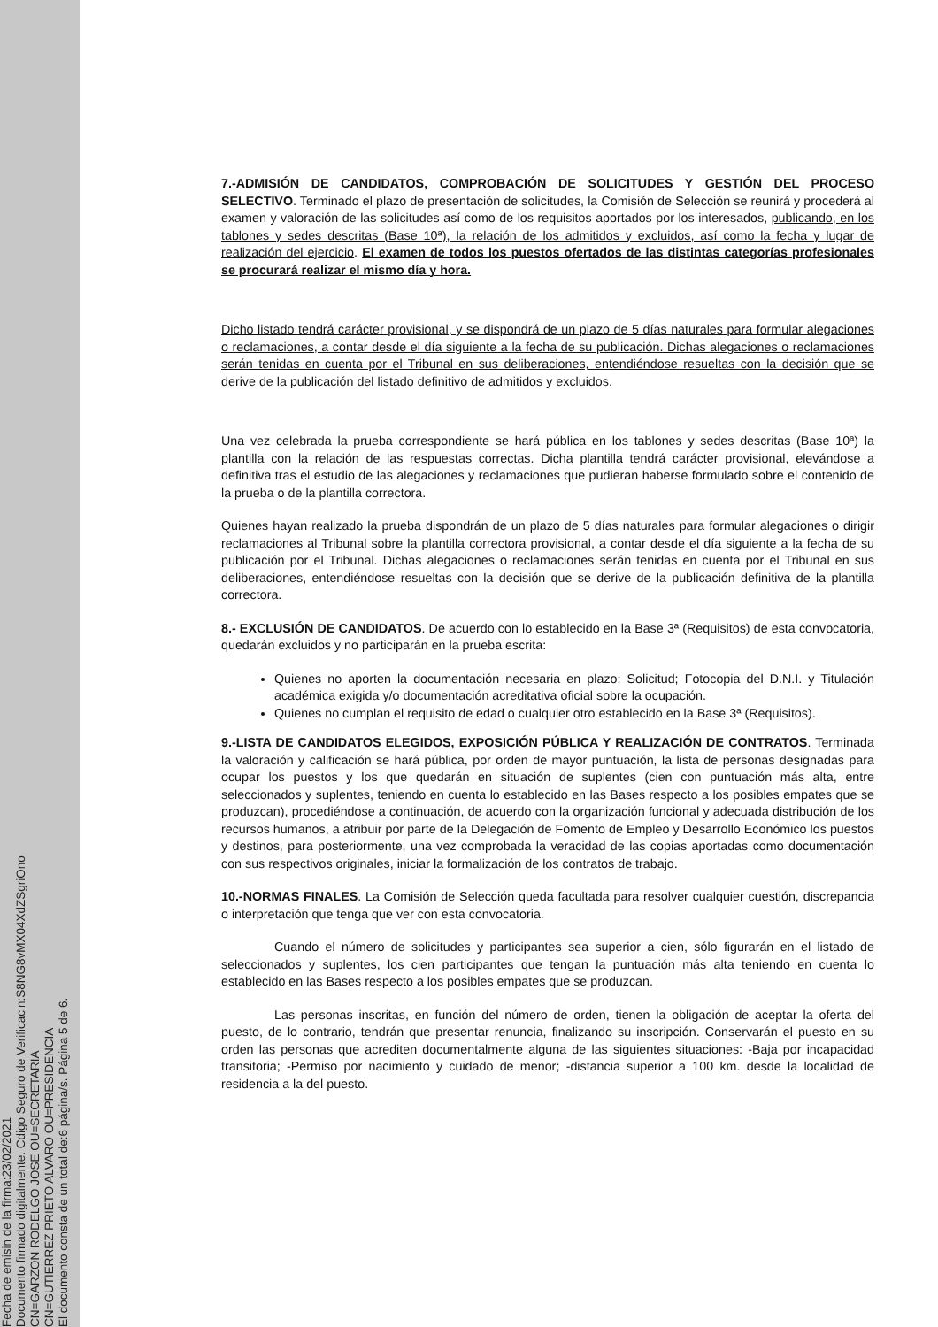Fecha de emisin de la firma:23/02/2021
Documento firmado digitalmente. Cdigo Seguro de Verificacin:S8NG8vMX04XdZSgriOno
CN=GARZON RODELGO JOSE OU=SECRETARIA
CN=GUTIERREZ PRIETO ALVARO OU=PRESIDENCIA
El documento consta de un total de:6 página/s. Página 5 de 6.
7.-ADMISIÓN DE CANDIDATOS, COMPROBACIÓN DE SOLICITUDES Y GESTIÓN DEL PROCESO SELECTIVO. Terminado el plazo de presentación de solicitudes, la Comisión de Selección se reunirá y procederá al examen y valoración de las solicitudes así como de los requisitos aportados por los interesados, publicando, en los tablones y sedes descritas (Base 10ª), la relación de los admitidos y excluidos, así como la fecha y lugar de realización del ejercicio. El examen de todos los puestos ofertados de las distintas categorías profesionales se procurará realizar el mismo día y hora.
Dicho listado tendrá carácter provisional, y se dispondrá de un plazo de 5 días naturales para formular alegaciones o reclamaciones, a contar desde el día siguiente a la fecha de su publicación. Dichas alegaciones o reclamaciones serán tenidas en cuenta por el Tribunal en sus deliberaciones, entendiéndose resueltas con la decisión que se derive de la publicación del listado definitivo de admitidos y excluidos.
Una vez celebrada la prueba correspondiente se hará pública en los tablones y sedes descritas (Base 10ª) la plantilla con la relación de las respuestas correctas. Dicha plantilla tendrá carácter provisional, elevándose a definitiva tras el estudio de las alegaciones y reclamaciones que pudieran haberse formulado sobre el contenido de la prueba o de la plantilla correctora.
Quienes hayan realizado la prueba dispondrán de un plazo de 5 días naturales para formular alegaciones o dirigir reclamaciones al Tribunal sobre la plantilla correctora provisional, a contar desde el día siguiente a la fecha de su publicación por el Tribunal. Dichas alegaciones o reclamaciones serán tenidas en cuenta por el Tribunal en sus deliberaciones, entendiéndose resueltas con la decisión que se derive de la publicación definitiva de la plantilla correctora.
8.- EXCLUSIÓN DE CANDIDATOS. De acuerdo con lo establecido en la Base 3ª (Requisitos) de esta convocatoria, quedarán excluidos y no participarán en la prueba escrita:
Quienes no aporten la documentación necesaria en plazo: Solicitud; Fotocopia del D.N.I. y Titulación académica exigida y/o documentación acreditativa oficial sobre la ocupación.
Quienes no cumplan el requisito de edad o cualquier otro establecido en la Base 3ª (Requisitos).
9.-LISTA DE CANDIDATOS ELEGIDOS, EXPOSICIÓN PÚBLICA Y REALIZACIÓN DE CONTRATOS. Terminada la valoración y calificación se hará pública, por orden de mayor puntuación, la lista de personas designadas para ocupar los puestos y los que quedarán en situación de suplentes (cien con puntuación más alta, entre seleccionados y suplentes, teniendo en cuenta lo establecido en las Bases respecto a los posibles empates que se produzcan), procediéndose a continuación, de acuerdo con la organización funcional y adecuada distribución de los recursos humanos, a atribuir por parte de la Delegación de Fomento de Empleo y Desarrollo Económico los puestos y destinos, para posteriormente, una vez comprobada la veracidad de las copias aportadas como documentación con sus respectivos originales, iniciar la formalización de los contratos de trabajo.
10.-NORMAS FINALES. La Comisión de Selección queda facultada para resolver cualquier cuestión, discrepancia o interpretación que tenga que ver con esta convocatoria.
Cuando el número de solicitudes y participantes sea superior a cien, sólo figurarán en el listado de seleccionados y suplentes, los cien participantes que tengan la puntuación más alta teniendo en cuenta lo establecido en las Bases respecto a los posibles empates que se produzcan.
Las personas inscritas, en función del número de orden, tienen la obligación de aceptar la oferta del puesto, de lo contrario, tendrán que presentar renuncia, finalizando su inscripción. Conservarán el puesto en su orden las personas que acrediten documentalmente alguna de las siguientes situaciones: -Baja por incapacidad transitoria; -Permiso por nacimiento y cuidado de menor; -distancia superior a 100 km. desde la localidad de residencia a la del puesto.